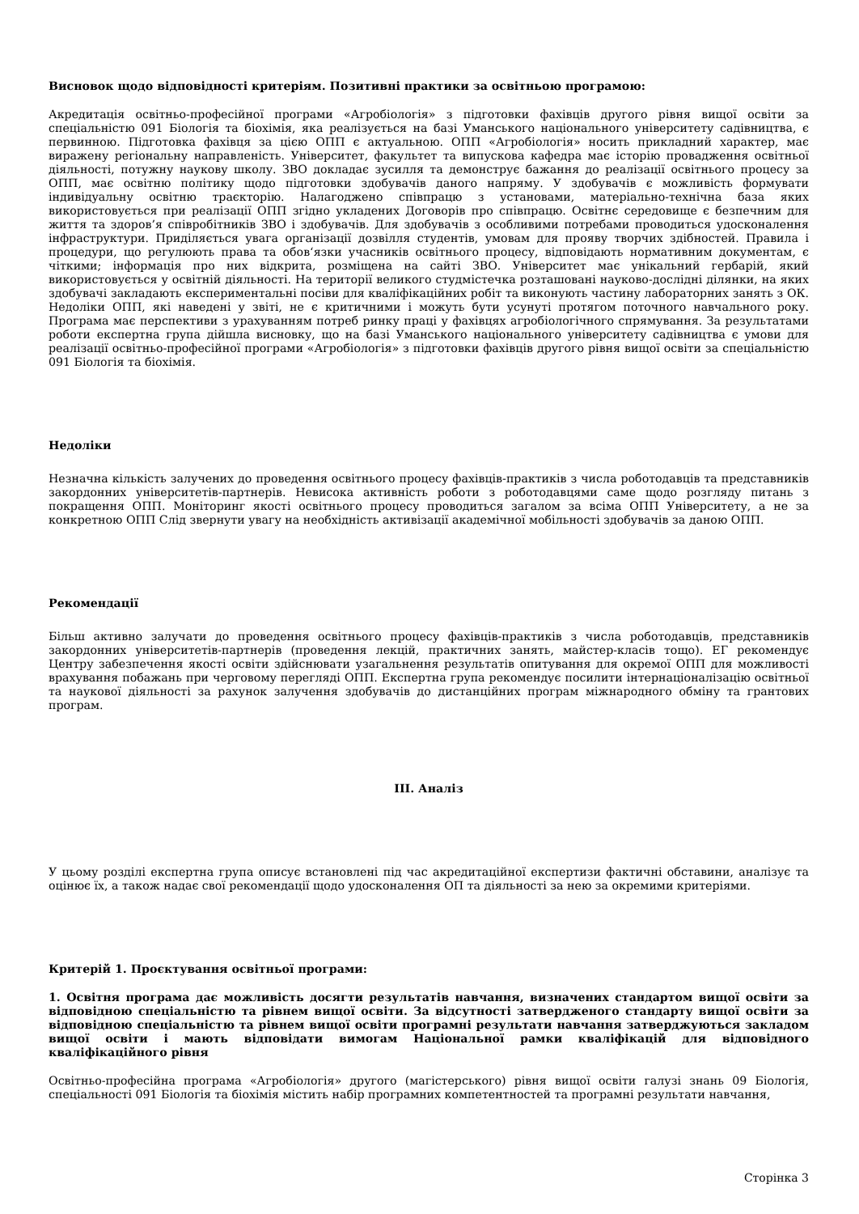Висновок щодо відповідності критеріям. Позитивні практики за освітньою програмою:
Акредитація освітньо-професійної програми «Агробіологія» з підготовки фахівців другого рівня вищої освіти за спеціальністю 091 Біологія та біохімія, яка реалізується на базі Уманського національного університету садівництва, є первинною. Підготовка фахівця за цією ОПП є актуальною. ОПП «Агробіологія» носить прикладний характер, має виражену регіональну направленість. Університет, факультет та випускова кафедра має історію провадження освітньої діяльності, потужну наукову школу. ЗВО докладає зусилля та демонструє бажання до реалізації освітнього процесу за ОПП, має освітню політику щодо підготовки здобувачів даного напряму. У здобувачів є можливість формувати індивідуальну освітню траєкторію. Налагоджено співпрацю з установами, матеріально-технічна база яких використовується при реалізації ОПП згідно укладених Договорів про співпрацю. Освітнє середовище є безпечним для життя та здоров’я співробітників ЗВО і здобувачів. Для здобувачів з особливими потребами проводиться удосконалення інфраструктури. Приділяється увага організації дозвілля студентів, умовам для прояву творчих здібностей. Правила і процедури, що регулюють права та обов‘язки учасників освітнього процесу, відповідають нормативним документам, є чіткими; інформація про них відкрита, розміщена на сайті ЗВО. Університет має унікальний гербарій, який використовується у освітній діяльності. На території великого студмістечка розташовані науково-дослідні ділянки, на яких здобувачі закладають експериментальні посіви для кваліфікаційних робіт та виконують частину лабораторних занять з ОК. Недоліки ОПП, які наведені у звіті, не є критичними і можуть бути усунуті протягом поточного навчального року. Програма має перспективи з урахуванням потреб ринку праці у фахівцях агробіологічного спрямування. За результатами роботи експертна група дійшла висновку, що на базі Уманського національного університету садівництва є умови для реалізації освітньо-професійної програми «Агробіологія» з підготовки фахівців другого рівня вищої освіти за спеціальністю 091 Біологія та біохімія.
Недоліки
Незначна кількість залучених до проведення освітнього процесу фахівців-практиків з числа роботодавців та представників закордонних університетів-партнерів. Невисока активність роботи з роботодавцями саме щодо розгляду питань з покращення ОПП. Моніторинг якості освітнього процесу проводиться загалом за всіма ОПП Університету, а не за конкретною ОПП Слід звернути увагу на необхідність активізації академічної мобільності здобувачів за даною ОПП.
Рекомендації
Більш активно залучати до проведення освітнього процесу фахівців-практиків з числа роботодавців, представників закордонних університетів-партнерів (проведення лекцій, практичних занять, майстер-класів тощо). ЕГ рекомендує Центру забезпечення якості освіти здійснювати узагальнення результатів опитування для окремої ОПП для можливості врахування побажань при черговому перегляді ОПП. Експертна група рекомендує посилити інтернаціоналізацію освітньої та наукової діяльності за рахунок залучення здобувачів до дистанційних програм міжнародного обміну та грантових програм.
III. Аналіз
У цьому розділі експертна група описує встановлені під час акредитаційної експертизи фактичні обставини, аналізує та оцінює їх, а також надає свої рекомендації щодо удосконалення ОП та діяльності за нею за окремими критеріями.
Критерій 1. Проєктування освітньої програми:
1. Освітня програма дає можливість досягти результатів навчання, визначених стандартом вищої освіти за відповідною спеціальністю та рівнем вищої освіти. За відсутності затвердженого стандарту вищої освіти за відповідною спеціальністю та рівнем вищої освіти програмні результати навчання затверджуються закладом вищої освіти і мають відповідати вимогам Національної рамки кваліфікацій для відповідного кваліфікаційного рівня
Освітньо-професійна програма «Агробіологія» другого (магістерського) рівня вищої освіти галузі знань 09 Біологія, спеціальності 091 Біологія та біохімія містить набір програмних компетентностей та програмні результати навчання,
Сторінка 3